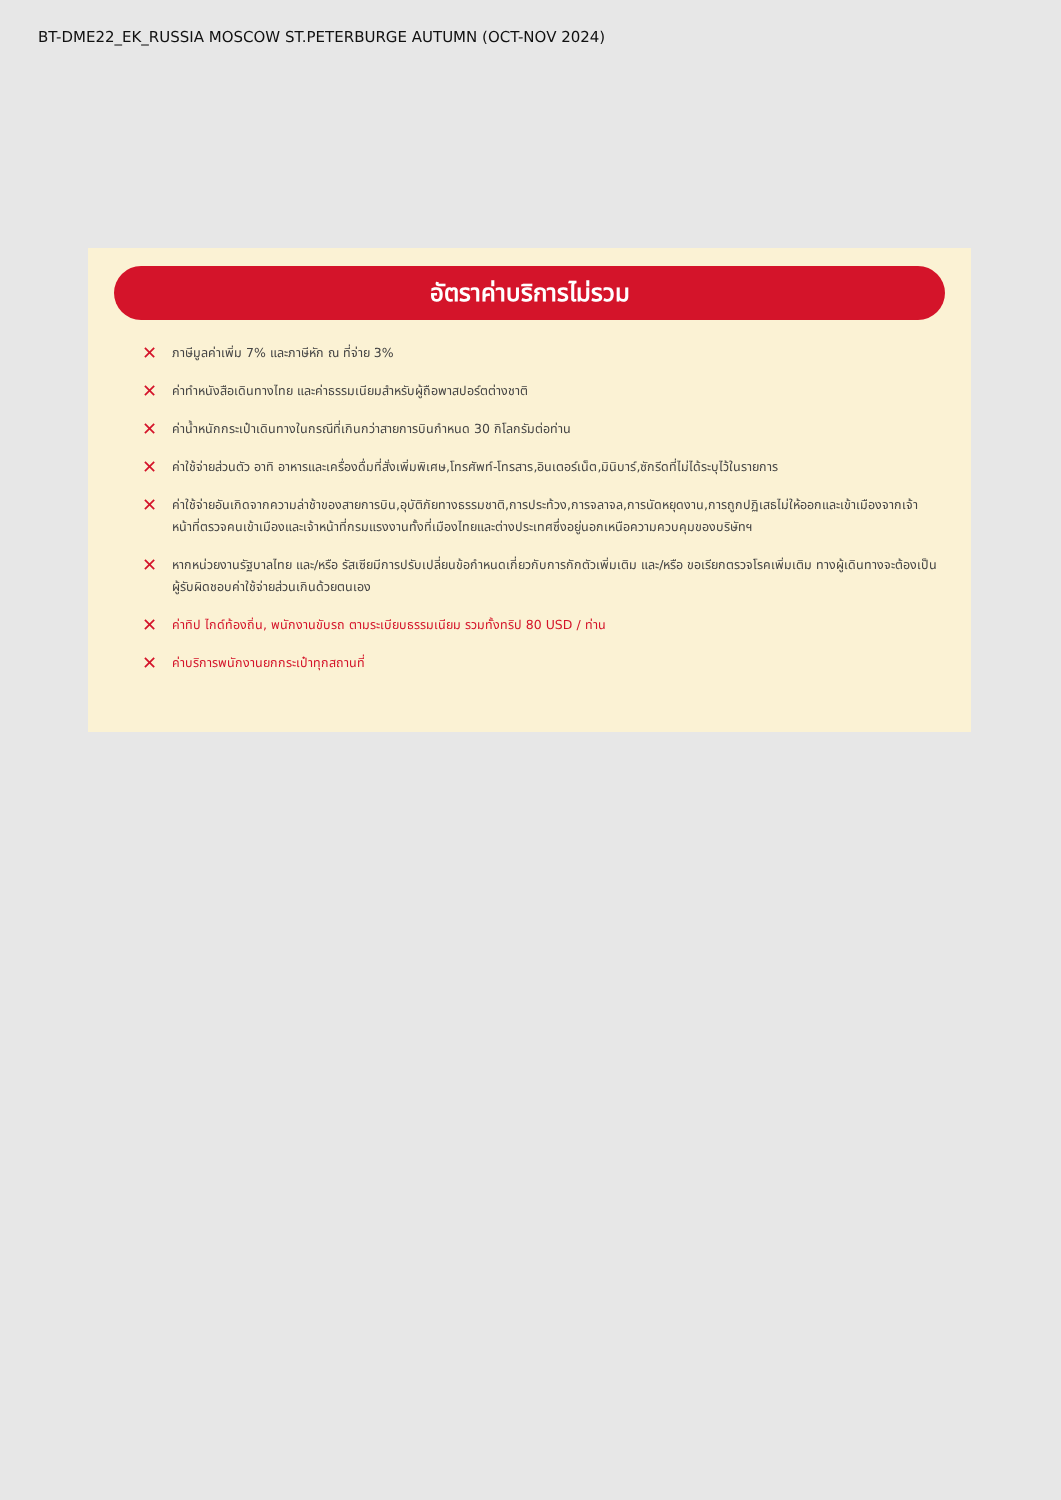BT-DME22_EK_RUSSIA MOSCOW ST.PETERBURGE AUTUMN (OCT-NOV 2024)
อัตราค่าบริการไม่รวม
✕ ภาษีมูลค่าเพิ่ม 7% และภาษีหัก ณ ที่จ่าย 3%
✕ ค่าทำหนังสือเดินทางไทย และค่าธรรมเนียมสำหรับผู้ถือพาสปอร์ตต่างชาติ
✕ ค่าน้ำหนักกระเป๋าเดินทางในกรณีที่เกินกว่าสายการบินกำหนด 30 กิโลกรัมต่อท่าน
✕ ค่าใช้จ่ายส่วนตัว อาทิ อาหารและเครื่องดื่มที่สั่งเพิ่มพิเศษ,โทรศัพท์-โทรสาร,อินเตอร์เน็ต,มินิบาร์,ซักรีดที่ไม่ได้ระบุไว้ในรายการ
✕ ค่าใช้จ่ายอันเกิดจากความล่าช้าของสายการบิน,อุบัติภัยทางธรรมชาติ,การประท้วง,การจลาจล,การนัดหยุดงาน,การถูกปฏิเสธไม่ให้ออกและเข้าเมืองจากเจ้าหน้าที่ตรวจคนเข้าเมืองและเจ้าหน้าที่กรมแรงงานทั้งที่เมืองไทยและต่างประเทศซึ่งอยู่นอกเหนือความควบคุมของบริษัทฯ
✕ หากหน่วยงานรัฐบาลไทย และ/หรือ รัสเซียมีการปรับเปลี่ยนข้อกำหนดเกี่ยวกับการกักตัวเพิ่มเติม และ/หรือ ขอเรียกตรวจโรคเพิ่มเติม ทางผู้เดินทางจะต้องเป็นผู้รับผิดชอบค่าใช้จ่ายส่วนเกินด้วยตนเอง
✕ ค่าทิป ไกด์ท้องถิ่น, พนักงานขับรถ ตามระเบียบธรรมเนียม รวมทั้งทริป 80 USD / ท่าน
✕ ค่าบริการพนักงานยกกระเป๋าทุกสถานที่